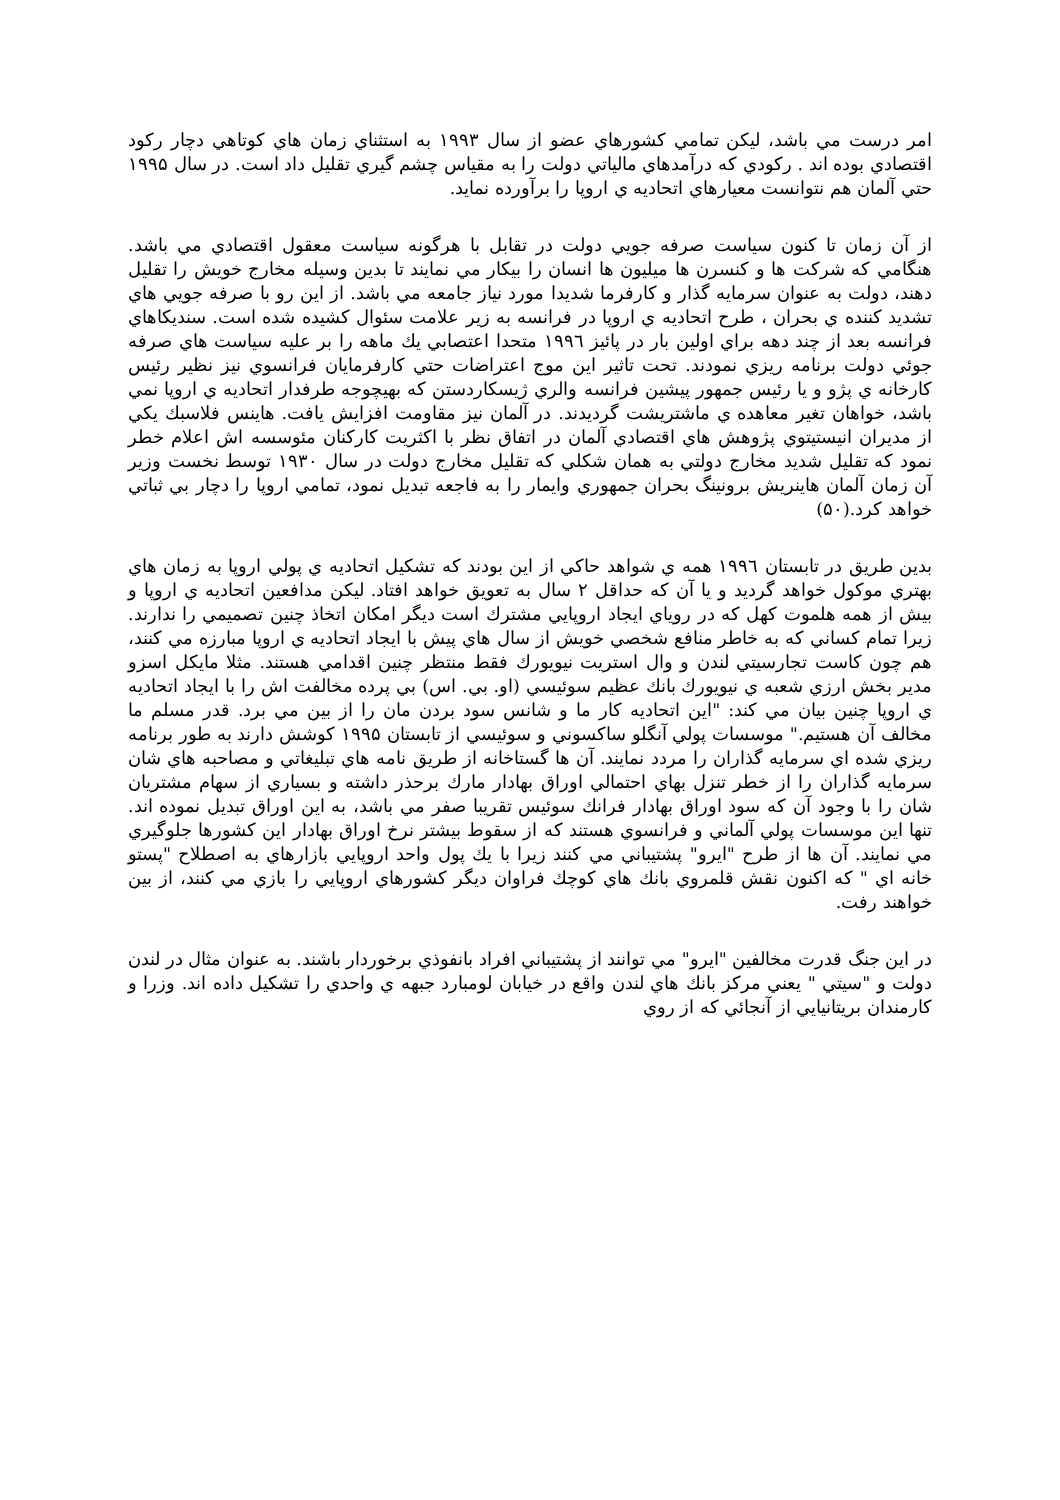امر درست مي باشد، ليكن تمامي كشورهاي عضو از سال ۱۹۹۳ به استثناي زمان هاي كوتاهي دچار ركود اقتصادي بوده اند . ركودي كه درآمدهاي مالياتي دولت را به مقياس چشم گيري تقليل داد است. در سال ۱۹۹۵ حتي آلمان هم نتوانست معيارهاي اتحاديه ي اروپا را برآورده نمايد.
از آن زمان تا كنون سياست صرفه جويي دولت در تقابل با هرگونه سياست معقول اقتصادي مي باشد. هنگامي كه شركت ها و كنسرن ها ميليون ها انسان را بيكار مي نمايند تا بدين وسيله مخارج خويش را تقليل دهند، دولت به عنوان سرمايه گذار و كارفرما شديدا مورد نياز جامعه مي باشد. از اين رو با صرفه جويي هاي تشديد كننده ي بحران ، طرح اتحاديه ي اروپا در فرانسه به زير علامت سئوال كشيده شده است. سنديكاهاي فرانسه بعد از چند دهه براي اولين بار در پائيز ۱۹۹٦ متحدا اعتصابي يك ماهه را بر عليه سياست هاي صرفه جوئي دولت برنامه ريزي نمودند. تحت تاثير اين موج اعتراضات حتي كارفرمايان فرانسوي نيز نظير رئيس كارخانه ي پژو و يا رئيس جمهور پيشين فرانسه والري ژيسكاردستن كه بهيچوجه طرفدار اتحاديه ي اروپا نمي باشد، خواهان تغير معاهده ي ماشتريشت گرديدند. در آلمان نيز مقاومت افزايش يافت. هاينس فلاسبك يكي از مديران انيستيتوي پژوهش هاي اقتصادي آلمان در اتفاق نظر با اكثريت كاركنان مئوسسه اش اعلام خطر نمود كه تقليل شديد مخارج دولتي به همان شكلي كه تقليل مخارج دولت در سال ۱۹۳۰ توسط نخست وزير آن زمان آلمان هاينريش برونينگ بحران جمهوري وايمار را به فاجعه تبديل نمود، تمامي اروپا را دچار بي ثباتي خواهد كرد.(۵۰)
بدين طريق در تابستان ۱۹۹٦ همه ي شواهد حاكي از اين بودند كه تشكيل اتحاديه ي پولي اروپا به زمان هاي بهتري موكول خواهد گرديد و يا آن كه حداقل ۲ سال به تعويق خواهد افتاد. ليكن مدافعين اتحاديه ي اروپا و بيش از همه هلموت كهل كه در روياي ايجاد اروپايي مشترك است ديگر امكان اتخاذ چنين تصميمي را ندارند. زيرا تمام كساني كه به خاطر منافع شخصي خويش از سال هاي پيش با ايجاد اتحاديه ي اروپا مبارزه مي كنند، هم چون كاست تجارسيتي لندن و وال استريت نيويورك فقط منتظر چنين اقدامي هستند. مثلا مايكل اسزو مدير بخش ارزي شعبه ي نيويورك بانك عظيم سوئيسي (او. بي. اس) بي پرده مخالفت اش را با ايجاد اتحاديه ي اروپا چنين بيان مي كند: "اين اتحاديه كار ما و شانس سود بردن مان را از بين مي برد. قدر مسلم ما مخالف آن هستيم." موسسات پولي آنگلو ساكسوني و سوئيسي از تابستان ۱۹۹۵ كوشش دارند به طور برنامه ريزي شده اي سرمايه گذاران را مردد نمايند. آن ها گستاخانه از طريق نامه هاي تبليغاتي و مصاحبه هاي شان سرمايه گذاران را از خطر تنزل بهاي احتمالي اوراق بهادار مارك برحذر داشته و بسياري از سهام مشتريان شان را با وجود آن كه سود اوراق بهادار فرانك سوئيس تقريبا صفر مي باشد، به اين اوراق تبديل نموده اند. تنها اين موسسات پولي آلماني و فرانسوي هستند كه از سقوط بيشتر نرخ اوراق بهادار اين كشورها جلوگيري مي نمايند. آن ها از طرح "ايرو" پشتيباني مي كنند زيرا با يك پول واحد اروپايي بازارهاي به اصطلاح "پستو خانه اي " كه اكنون نقش قلمروي بانك هاي كوچك فراوان ديگر كشورهاي اروپايي را بازي مي كنند، از بين خواهند رفت.
در اين جنگ قدرت مخالفين "ايرو" مي توانند از پشتيباني افراد بانفوذي برخوردار باشند. به عنوان مثال در لندن دولت و "سيتي " يعني مركز بانك هاي لندن واقع در خيابان لومبارد جبهه ي واحدي را تشكيل داده اند. وزرا و كارمندان بريتانيايي از آنجائي كه از روي